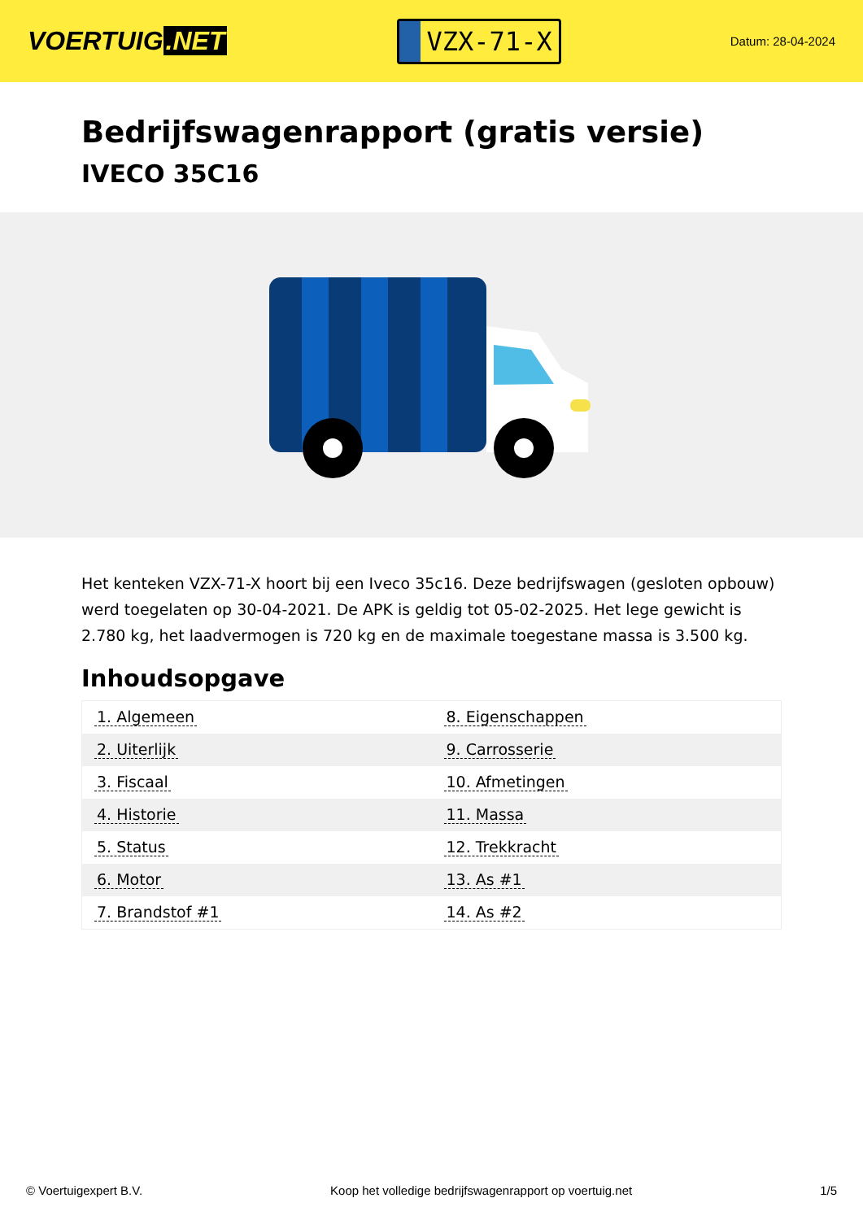VOERTUIG.NET
VZX-71-X
Datum: 28-04-2024
Bedrijfswagenrapport (gratis versie)
IVECO 35C16
Het kenteken VZX-71-X hoort bij een Iveco 35c16. Deze bedrijfswagen (gesloten opbouw) werd toegelaten op 30-04-2021. De APK is geldig tot 05-02-2025. Het lege gewicht is 2.780 kg, het laadvermogen is 720 kg en de maximale toegestane massa is 3.500 kg.
Inhoudsopgave
| 1. Algemeen | 8. Eigenschappen |
| 2. Uiterlijk | 9. Carrosserie |
| 3. Fiscaal | 10. Afmetingen |
| 4. Historie | 11. Massa |
| 5. Status | 12. Trekkracht |
| 6. Motor | 13. As #1 |
| 7. Brandstof #1 | 14. As #2 |
© Voertuigexpert B.V. Koop het volledige bedrijfswagenrapport op voertuig.net
1/5